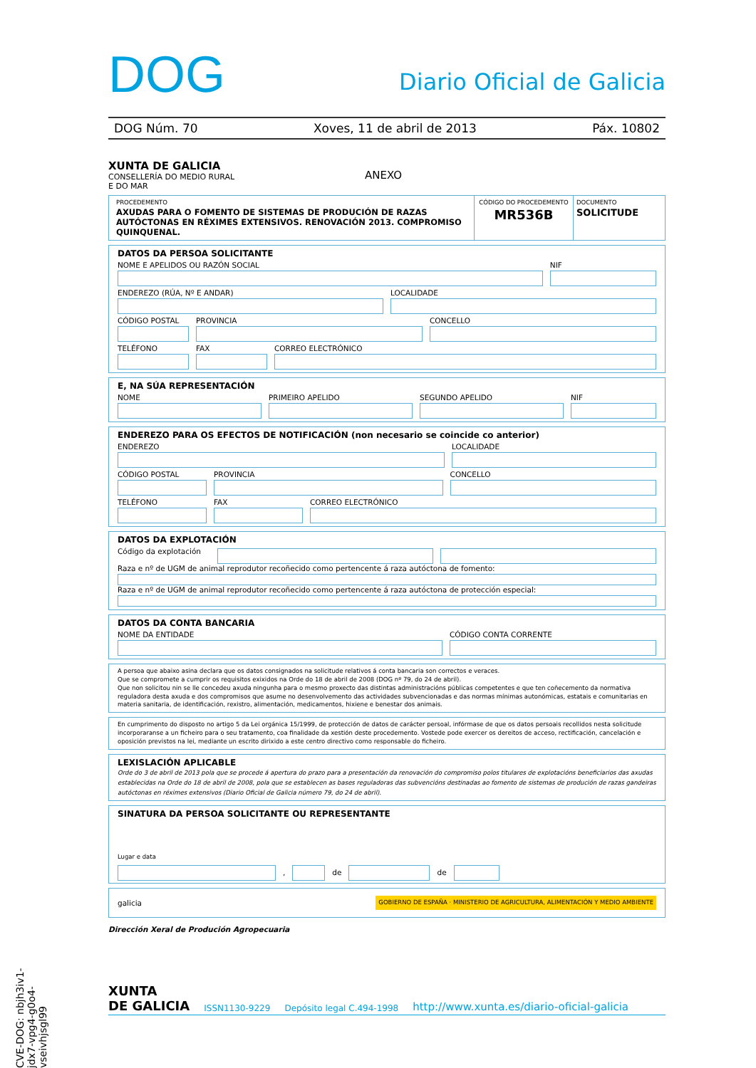DOG
Diario Oficial de Galicia
DOG Núm. 70 Xoves, 11 de abril de 2013 Páx. 10802
XUNTA DE GALICIA
CONSELLERÍA DO MEDIO RURAL
E DO MAR
ANEXO
PROCEDEMENTO
AXUDAS PARA O FOMENTO DE SISTEMAS DE PRODUCIÓN DE RAZAS AUTÓCTONAS EN RÉXIMES EXTENSIVOS. RENOVACIÓN 2013. COMPROMISO QUINQUENAL.
CÓDIGO DO PROCEDEMENTO
MR536B
DOCUMENTO
SOLICITUDE
DATOS DA PERSOA SOLICITANTE
NOME E APELIDOS OU RAZÓN SOCIAL
NIF
ENDEREZO (RÚA, Nº E ANDAR) LOCALIDADE
CÓDIGO POSTAL PROVINCIA CONCELLO
TELÉFONO FAX CORREO ELECTRÓNICO
E, NA SÚA REPRESENTACIÓN
NOME PRIMEIRO APELIDO SEGUNDO APELIDO NIF
ENDEREZO PARA OS EFECTOS DE NOTIFICACIÓN (non necesario se coincide co anterior)
ENDEREZO LOCALIDADE
CÓDIGO POSTAL PROVINCIA CONCELLO
TELÉFONO FAX CORREO ELECTRÓNICO
DATOS DA EXPLOTACIÓN
Código da explotación
Raza e nº de UGM de animal reprodutor recoñecido como pertencente á raza autóctona de fomento:
Raza e nº de UGM de animal reprodutor recoñecido como pertencente á raza autóctona de protección especial:
DATOS DA CONTA BANCARIA
NOME DA ENTIDADE CÓDIGO CONTA CORRENTE
A persoa que abaixo asina declara que os datos consignados na solicitude relativos á conta bancaria son correctos e veraces.
Que se compromete a cumprir os requisitos exixidos na Orde do 18 de abril de 2008 (DOG nº 79, do 24 de abril).
Que non solicitou nin se lle concedeu axuda ningunha para o mesmo proxecto das distintas administracións públicas competentes e que ten coñecemento da normativa reguladora desta axuda e dos compromisos que asume no desenvolvemento das actividades subvencionadas e das normas mínimas autonómicas, estatais e comunitarias en materia sanitaria, de identificación, rexistro, alimentación, medicamentos, hixiene e benestar dos animais.
En cumprimento do disposto no artigo 5 da Lei orgánica 15/1999, de protección de datos de carácter persoal, infórmase de que os datos persoais recollidos nesta solicitude incorporaranse a un ficheiro para o seu tratamento, coa finalidade da xestión deste procedemento. Vostede pode exercer os dereitos de acceso, rectificación, cancelación e oposición previstos na lei, mediante un escrito dirixido a este centro directivo como responsable do ficheiro.
LEXISLACIÓN APLICABLE
Orde do 3 de abril de 2013 pola que se procede á apertura do prazo para a presentación da renovación do compromiso polos titulares de explotacións beneficiarios das axudas establecidas na Orde do 18 de abril de 2008, pola que se establecen as bases reguladoras das subvencións destinadas ao fomento de sistemas de produción de razas gandeiras autóctonas en réximes extensivos (Diario Oficial de Galicia número 79, do 24 de abril).
SINATURA DA PERSOA SOLICITANTE OU REPRESENTANTE
Lugar e data
,
de
de
galicia GOBIERNO DE ESPAÑA · MINISTERIO DE AGRICULTURA, ALIMENTACIÓN Y MEDIO AMBIENTE
Dirección Xeral de Produción Agropecuaria
XUNTA
DE GALICIA ISSN1130-9229 Depósito legal C.494-1998 http://www.xunta.es/diario-oficial-galicia
CVE-DOG: nbjh3iv1-jdx7-vpg4-g0o4-vseivhjsgl99